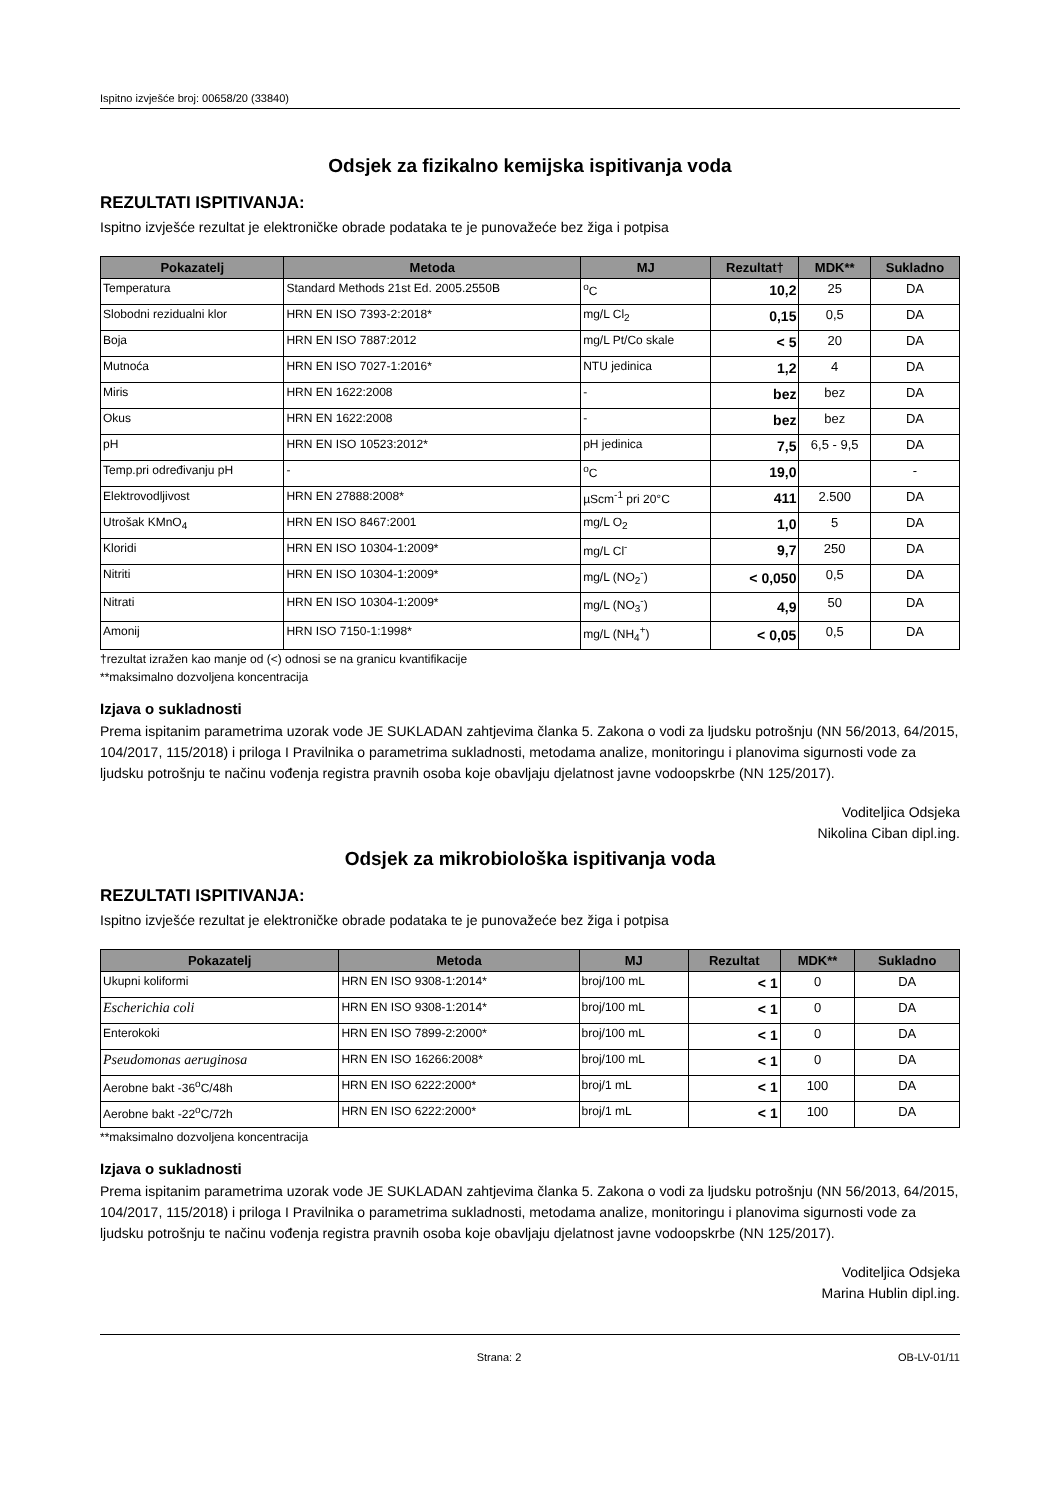Ispitno izvješće broj: 00658/20 (33840)
Odsjek za fizikalno kemijska ispitivanja voda
REZULTATI ISPITIVANJA:
Ispitno izvješće rezultat je elektroničke obrade podataka te je punovažeće bez žiga i potpisa
| Pokazatelj | Metoda | MJ | Rezultat† | MDK** | Sukladno |
| --- | --- | --- | --- | --- | --- |
| Temperatura | Standard Methods 21st Ed. 2005.2550B | <sup>o</sup> C | 10,2 | 25 | DA |
| Slobodni rezidualni klor | HRN EN ISO 7393-2:2018* | mg/L Cl<sub>2</sub> | 0,15 | 0,5 | DA |
| Boja | HRN EN ISO 7887:2012 | mg/L Pt/Co skale | < 5 | 20 | DA |
| Mutnoća | HRN EN ISO 7027-1:2016* | NTU jedinica | 1,2 | 4 | DA |
| Miris | HRN EN 1622:2008 | - | bez | bez | DA |
| Okus | HRN EN 1622:2008 | - | bez | bez | DA |
| pH | HRN EN ISO 10523:2012* | pH jedinica | 7,5 | 6,5 - 9,5 | DA |
| Temp.pri određivanju pH | - | <sup>o</sup> C | 19,0 | | - |
| Elektrovodljivost | HRN EN 27888:2008* | µScm<sup>-1</sup> pri 20°C | 411 | 2.500 | DA |
| Utrošak KMnO<sub>4</sub> | HRN EN ISO 8467:2001 | mg/L O<sub>2</sub> | 1,0 | 5 | DA |
| Kloridi | HRN EN ISO 10304-1:2009* | mg/L Cl<sup>-</sup> | 9,7 | 250 | DA |
| Nitriti | HRN EN ISO 10304-1:2009* | mg/L (NO<sub>2</sub><sup>-</sup>) | < 0,050 | 0,5 | DA |
| Nitrati | HRN EN ISO 10304-1:2009* | mg/L (NO<sub>3</sub><sup>-</sup>) | 4,9 | 50 | DA |
| Amonij | HRN ISO 7150-1:1998* | mg/L (NH<sub>4</sub><sup>+</sup>) | < 0,05 | 0,5 | DA |
†rezultat izražen kao manje od (<) odnosi se na granicu kvantifikacije
**maksimalno dozvoljena koncentracija
Izjava o sukladnosti
Prema ispitanim parametrima uzorak vode JE SUKLADAN zahtjevima članka 5. Zakona o vodi za ljudsku potrošnju (NN 56/2013, 64/2015, 104/2017, 115/2018) i priloga I Pravilnika o parametrima sukladnosti, metodama analize, monitoringu i planovima sigurnosti vode za ljudsku potrošnju te načinu vođenja registra pravnih osoba koje obavljaju djelatnost javne vodoopskrbe (NN 125/2017).
Voditeljica Odsjeka
Nikolina Ciban dipl.ing.
Odsjek za mikrobiološka ispitivanja voda
REZULTATI ISPITIVANJA:
Ispitno izvješće rezultat je elektroničke obrade podataka te je punovažeće bez žiga i potpisa
| Pokazatelj | Metoda | MJ | Rezultat | MDK** | Sukladno |
| --- | --- | --- | --- | --- | --- |
| Ukupni koliformi | HRN EN ISO 9308-1:2014* | broj/100 mL | < 1 | 0 | DA |
| Escherichia coli | HRN EN ISO 9308-1:2014* | broj/100 mL | < 1 | 0 | DA |
| Enterokoki | HRN EN ISO 7899-2:2000* | broj/100 mL | < 1 | 0 | DA |
| Pseudomonas aeruginosa | HRN EN ISO 16266:2008* | broj/100 mL | < 1 | 0 | DA |
| Aerobne bakt -36<sup>o</sup>C/48h | HRN EN ISO 6222:2000* | broj/1 mL | < 1 | 100 | DA |
| Aerobne bakt -22<sup>o</sup>C/72h | HRN EN ISO 6222:2000* | broj/1 mL | < 1 | 100 | DA |
**maksimalno dozvoljena koncentracija
Izjava o sukladnosti
Prema ispitanim parametrima uzorak vode JE SUKLADAN zahtjevima članka 5. Zakona o vodi za ljudsku potrošnju (NN 56/2013, 64/2015, 104/2017, 115/2018) i priloga I Pravilnika o parametrima sukladnosti, metodama analize, monitoringu i planovima sigurnosti vode za ljudsku potrošnju te načinu vođenja registra pravnih osoba koje obavljaju djelatnost javne vodoopskrbe (NN 125/2017).
Voditeljica Odsjeka
Marina Hublin dipl.ing.
Strana: 2 OB-LV-01/11